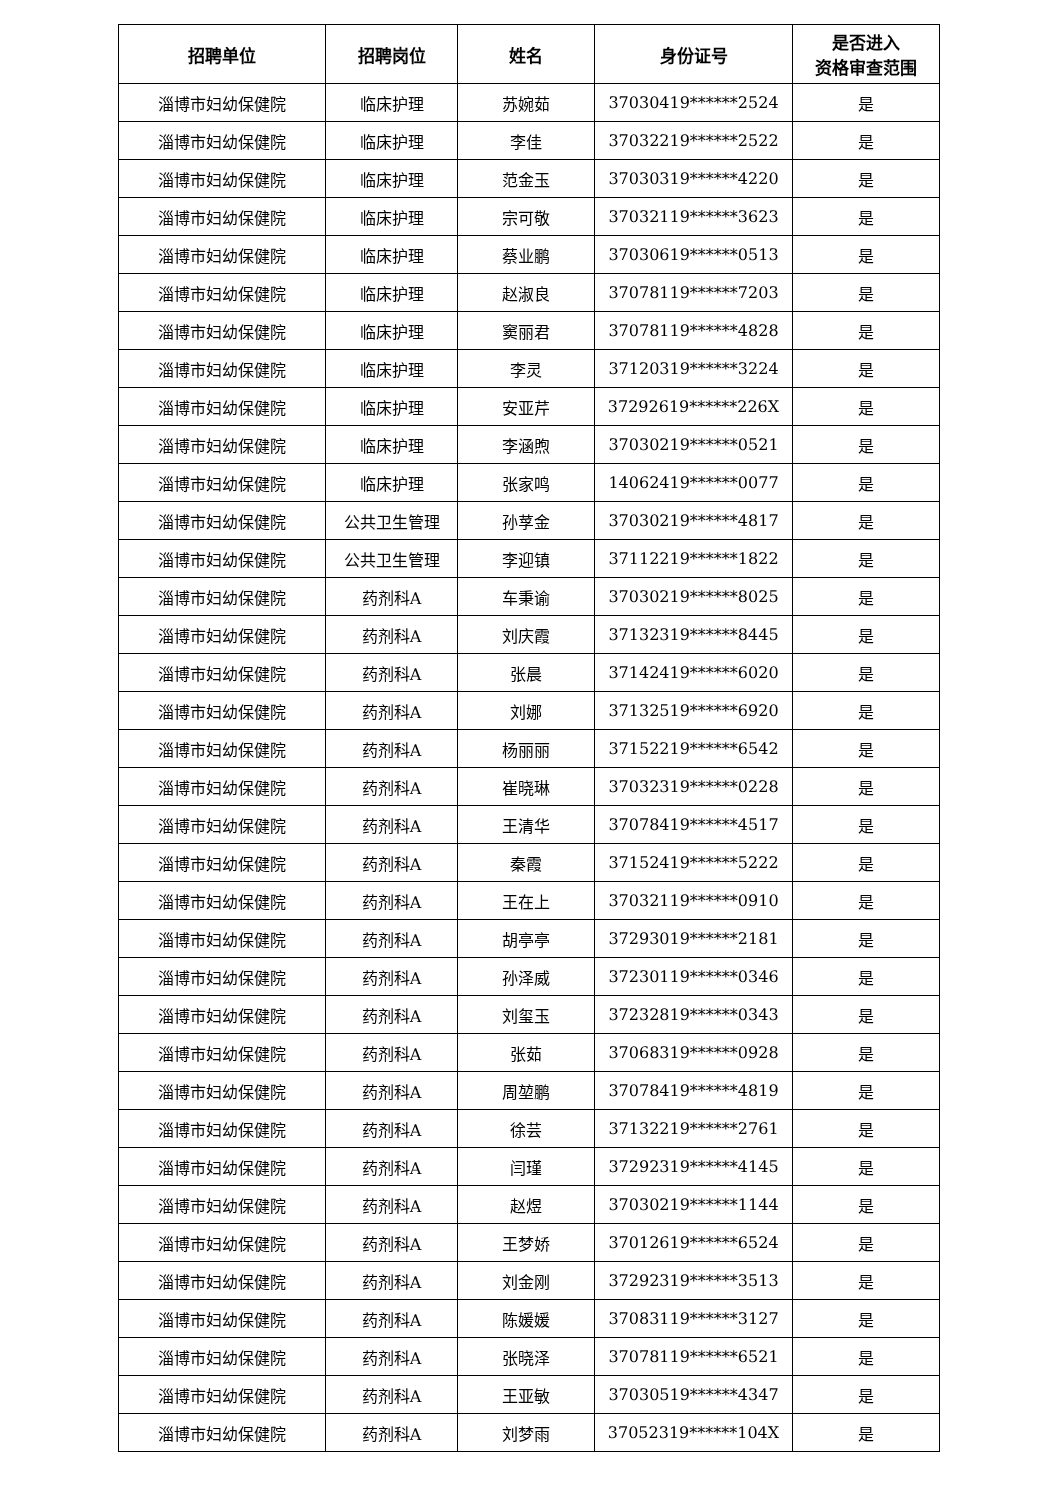| 招聘单位 | 招聘岗位 | 姓名 | 身份证号 | 是否进入 资格审查范围 |
| --- | --- | --- | --- | --- |
| 淄博市妇幼保健院 | 临床护理 | 苏婉茹 | 37030419******2524 | 是 |
| 淄博市妇幼保健院 | 临床护理 | 李佳 | 37032219******2522 | 是 |
| 淄博市妇幼保健院 | 临床护理 | 范金玉 | 37030319******4220 | 是 |
| 淄博市妇幼保健院 | 临床护理 | 宗可敬 | 37032119******3623 | 是 |
| 淄博市妇幼保健院 | 临床护理 | 蔡业鹏 | 37030619******0513 | 是 |
| 淄博市妇幼保健院 | 临床护理 | 赵淑良 | 37078119******7203 | 是 |
| 淄博市妇幼保健院 | 临床护理 | 窦丽君 | 37078119******4828 | 是 |
| 淄博市妇幼保健院 | 临床护理 | 李灵 | 37120319******3224 | 是 |
| 淄博市妇幼保健院 | 临床护理 | 安亚芹 | 37292619******226X | 是 |
| 淄博市妇幼保健院 | 临床护理 | 李涵煦 | 37030219******0521 | 是 |
| 淄博市妇幼保健院 | 临床护理 | 张家鸣 | 14062419******0077 | 是 |
| 淄博市妇幼保健院 | 公共卫生管理 | 孙莩金 | 37030219******4817 | 是 |
| 淄博市妇幼保健院 | 公共卫生管理 | 李迎镇 | 37112219******1822 | 是 |
| 淄博市妇幼保健院 | 药剂科A | 车秉谕 | 37030219******8025 | 是 |
| 淄博市妇幼保健院 | 药剂科A | 刘庆霞 | 37132319******8445 | 是 |
| 淄博市妇幼保健院 | 药剂科A | 张晨 | 37142419******6020 | 是 |
| 淄博市妇幼保健院 | 药剂科A | 刘娜 | 37132519******6920 | 是 |
| 淄博市妇幼保健院 | 药剂科A | 杨丽丽 | 37152219******6542 | 是 |
| 淄博市妇幼保健院 | 药剂科A | 崔晓琳 | 37032319******0228 | 是 |
| 淄博市妇幼保健院 | 药剂科A | 王清华 | 37078419******4517 | 是 |
| 淄博市妇幼保健院 | 药剂科A | 秦霞 | 37152419******5222 | 是 |
| 淄博市妇幼保健院 | 药剂科A | 王在上 | 37032119******0910 | 是 |
| 淄博市妇幼保健院 | 药剂科A | 胡亭亭 | 37293019******2181 | 是 |
| 淄博市妇幼保健院 | 药剂科A | 孙泽威 | 37230119******0346 | 是 |
| 淄博市妇幼保健院 | 药剂科A | 刘玺玉 | 37232819******0343 | 是 |
| 淄博市妇幼保健院 | 药剂科A | 张茹 | 37068319******0928 | 是 |
| 淄博市妇幼保健院 | 药剂科A | 周堃鹏 | 37078419******4819 | 是 |
| 淄博市妇幼保健院 | 药剂科A | 徐芸 | 37132219******2761 | 是 |
| 淄博市妇幼保健院 | 药剂科A | 闫瑾 | 37292319******4145 | 是 |
| 淄博市妇幼保健院 | 药剂科A | 赵煜 | 37030219******1144 | 是 |
| 淄博市妇幼保健院 | 药剂科A | 王梦娇 | 37012619******6524 | 是 |
| 淄博市妇幼保健院 | 药剂科A | 刘金刚 | 37292319******3513 | 是 |
| 淄博市妇幼保健院 | 药剂科A | 陈媛媛 | 37083119******3127 | 是 |
| 淄博市妇幼保健院 | 药剂科A | 张晓泽 | 37078119******6521 | 是 |
| 淄博市妇幼保健院 | 药剂科A | 王亚敏 | 37030519******4347 | 是 |
| 淄博市妇幼保健院 | 药剂科A | 刘梦雨 | 37052319******104X | 是 |